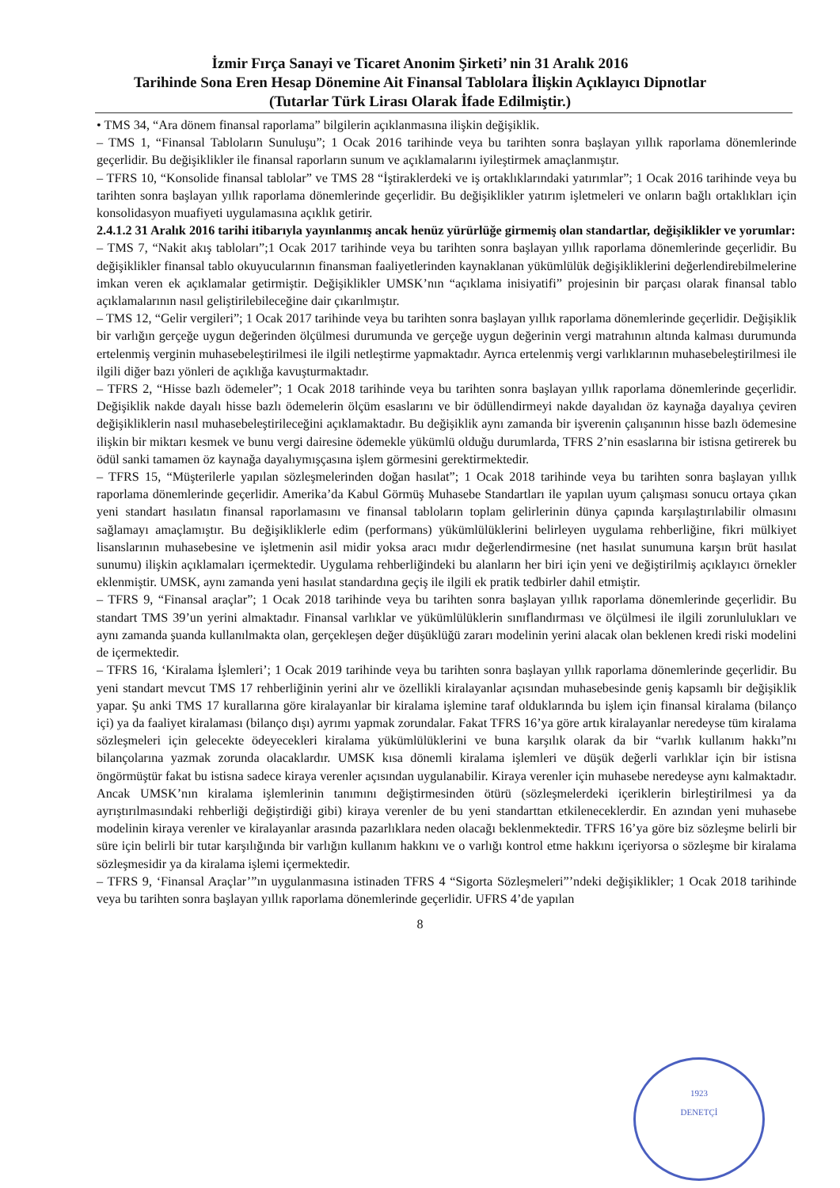İzmir Fırça Sanayi ve Ticaret Anonim Şirketi’ nin 31 Aralık 2016
Tarihinde Sona Eren Hesap Dönemine Ait Finansal Tablolara İlişkin Açıklayıcı Dipnotlar
(Tutarlar Türk Lirası Olarak İfade Edilmiştir.)
• TMS 34, “Ara dönem finansal raporlama” bilgilerin açıklanmasına ilişkin değişiklik.
– TMS 1, “Finansal Tabloların Sunuluşu”; 1 Ocak 2016 tarihinde veya bu tarihten sonra başlayan yıllık raporlama dönemlerinde geçerlidir. Bu değişiklikler ile finansal raporların sunum ve açıklamalarını iyileştirmek amaçlanmıştır.
– TFRS 10, “Konsolide finansal tablolar” ve TMS 28 “İştiraklerdeki ve iş ortaklıklarındaki yatırımlar”; 1 Ocak 2016 tarihinde veya bu tarihten sonra başlayan yıllık raporlama dönemlerinde geçerlidir. Bu değişiklikler yatırım işletmeleri ve onların bağlı ortaklıkları için konsolidasyon muafiyeti uygulamasına açıklık getirir.
2.4.1.2 31 Aralık 2016 tarihi itibarıyla yayınlanmış ancak henüz yürürlüğe girmemiş olan standartlar, değişiklikler ve yorumlar:
– TMS 7, “Nakit akış tabloları”;1 Ocak 2017 tarihinde veya bu tarihten sonra başlayan yıllık raporlama dönemlerinde geçerlidir. Bu değişiklikler finansal tablo okuyucularının finansman faaliyetlerinden kaynaklanan yükümlülük değişikliklerini değerlendirebilmelerine imkan veren ek açıklamalar getirmiştir. Değişiklikler UMSK’nın “açıklama inisiyatifi” projesinin bir parçası olarak finansal tablo açıklamalarının nasıl geliştirilebileceğine dair çıkarılmıştır.
– TMS 12, “Gelir vergileri”; 1 Ocak 2017 tarihinde veya bu tarihten sonra başlayan yıllık raporlama dönemlerinde geçerlidir. Değişiklik bir varlığın gerçeğe uygun değerinden ölçülmesi durumunda ve gerçeğe uygun değerinin vergi matrahının altında kalması durumunda ertelenmiş verginin muhasebeleştirilmesi ile ilgili netleştirme yapmaktadır. Ayrıca ertelenmiş vergi varlıklarının muhasebeleştirilmesi ile ilgili diğer bazı yönleri de açıklığa kavuşturmaktadır.
– TFRS 2, “Hisse bazlı ödemeler”; 1 Ocak 2018 tarihinde veya bu tarihten sonra başlayan yıllık raporlama dönemlerinde geçerlidir. Değişiklik nakde dayalı hisse bazlı ödemelerin ölçüm esaslarını ve bir ödüllendirmeyi nakde dayalıdan öz kaynağa dayalıya çeviren değişikliklerin nasıl muhasebeleştirileceğini açıklamaktadır. Bu değişiklik aynı zamanda bir işverenin çalışanının hisse bazlı ödemesine ilişkin bir miktarı kesmek ve bunu vergi dairesine ödemekle yükümlü olduğu durumlarda, TFRS 2’nin esaslarına bir istisna getirerek bu ödül sanki tamamen öz kaynağa dayalıymışçasına işlem görmesini gerektirmektedir.
– TFRS 15, “Müşterilerle yapılan sözleşmelerinden doğan hasılat”; 1 Ocak 2018 tarihinde veya bu tarihten sonra başlayan yıllık raporlama dönemlerinde geçerlidir. Amerika’da Kabul Görmüş Muhasebe Standartları ile yapılan uyum çalışması sonucu ortaya çıkan yeni standart hasılatın finansal raporlamasını ve finansal tabloların toplam gelirlerinin dünya çapında karşılaştırılabilir olmasını sağlamayı amaçlamıştır. Bu değişikliklerle edim (performans) yükümlülüklerini belirleyen uygulama rehberliğine, fikri mülkiyet lisanslarının muhasebesine ve işletmenin asil midir yoksa aracı mıdır değerlendirmesine (net hasılat sunumuna karşın brüt hasılat sunumu) ilişkin açıklamaları içermektedir. Uygulama rehberliğindeki bu alanların her biri için yeni ve değiştirilmiş açıklayıcı örnekler eklenmiştir. UMSK, aynı zamanda yeni hasılat standardına geçiş ile ilgili ek pratik tedbirler dahil etmiştir.
– TFRS 9, “Finansal araçlar”; 1 Ocak 2018 tarihinde veya bu tarihten sonra başlayan yıllık raporlama dönemlerinde geçerlidir. Bu standart TMS 39’un yerini almaktadır. Finansal varlıklar ve yükümlülüklerin sınıflandırması ve ölçülmesi ile ilgili zorunlulukları ve aynı zamanda şuanda kullanılmakta olan, gerçekleşen değer düşüklüğü zararı modelinin yerini alacak olan beklenen kredi riski modelini de içermektedir.
– TFRS 16, ‘Kiralama İşlemleri’; 1 Ocak 2019 tarihinde veya bu tarihten sonra başlayan yıllık raporlama dönemlerinde geçerlidir. Bu yeni standart mevcut TMS 17 rehberliğinin yerini alır ve özellikli kiralayanlar açısından muhasebesinde geniş kapsamlı bir değişiklik yapar. Şu anki TMS 17 kurallarına göre kiralayanlar bir kiralama işlemine taraf olduklarında bu işlem için finansal kiralama (bilanço içi) ya da faaliyet kiralaması (bilanço dışı) ayrımı yapmak zorundalar. Fakat TFRS 16’ya göre artık kiralayanlar neredeyse tüm kiralama sözleşmeleri için gelecekte ödeyecekleri kiralama yükümlülüklerini ve buna karşılık olarak da bir “varlık kullanım hakkı”nı bilançolarına yazmak zorunda olacaklardır. UMSK kısa dönemli kiralama işlemleri ve düşük değerli varlıklar için bir istisna öngörmüştür fakat bu istisna sadece kiraya verenler açısından uygulanabilir. Kiraya verenler için muhasebe neredeyse aynı kalmaktadır. Ancak UMSK’nın kiralama işlemlerinin tanımını değiştirmesinden ötürü (sözleşmelerdeki içeriklerin birleştirilmesi ya da ayrıştırılmasındaki rehberliği değiştirdiği gibi) kiraya verenler de bu yeni standarttan etkileneceklerdir. En azından yeni muhasebe modelinin kiraya verenler ve kiralayanlar arasında pazarlıklara neden olacağı beklenmektedir. TFRS 16’ya göre biz sözleşme belirli bir süre için belirli bir tutar karşılığında bir varlığın kullanım hakkını ve o varlığı kontrol etme hakkını içeriyorsa o sözleşme bir kiralama sözleşmesidir ya da kiralama işlemi içermektedir.
– TFRS 9, ‘Finansal Araçlar’”ın uygulanmasına istinaden TFRS 4 “Sigorta Sözleşmeleri”’ndeki değişiklikler; 1 Ocak 2018 tarihinde veya bu tarihten sonra başlayan yıllık raporlama dönemlerinde geçerlidir. UFRS 4’de yapılan
8
1923
DENETÇİ